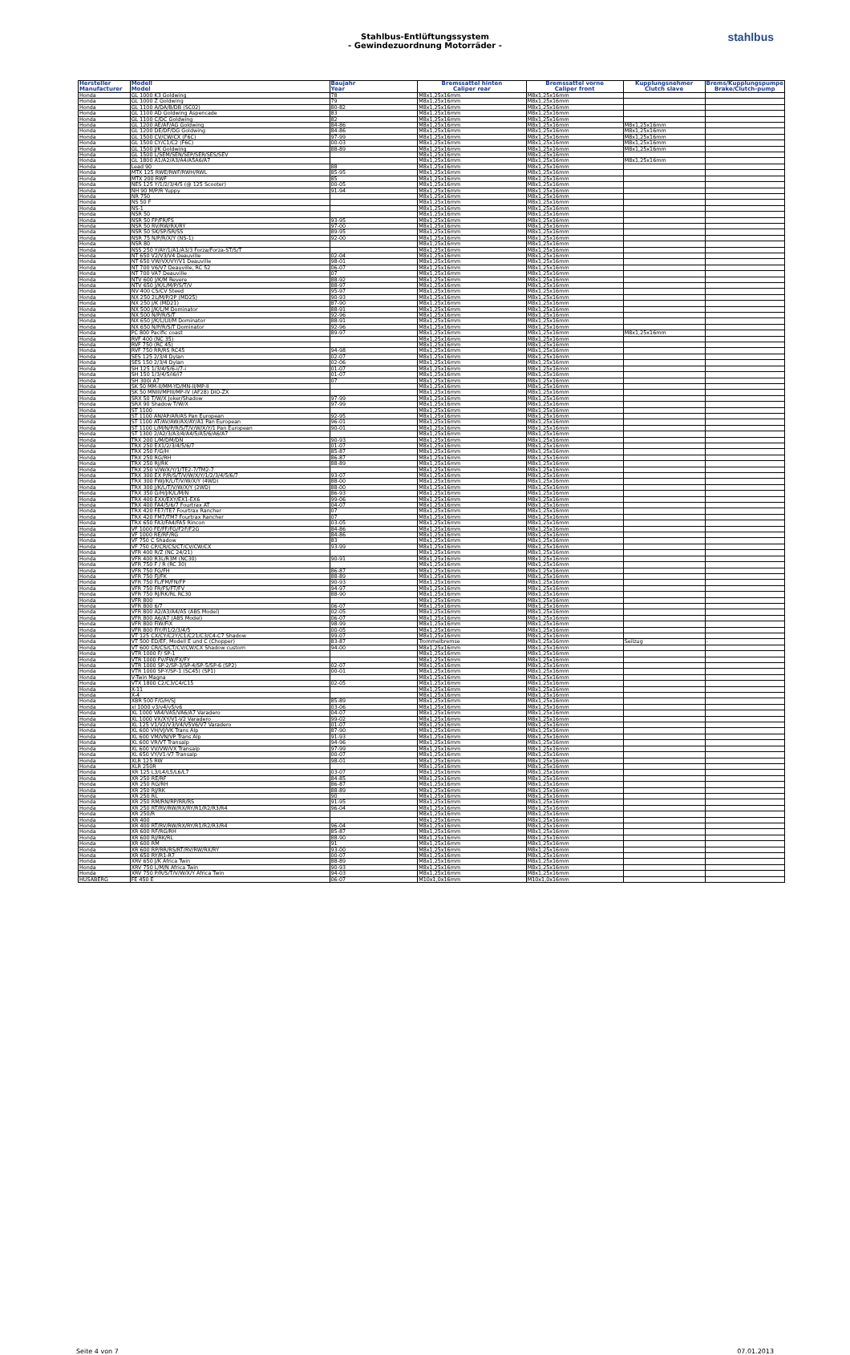Stahlbus-Entlüftungssystem
- Gewindezuordnung Motorräder -
stahlbus
| Hersteller Manufacturer | Modell Model | Baujahr Year | Bremssattel hinten Caliper rear | Bremssattel vorne Caliper front | Kupplungsnehmer Clutch slave | Brems/Kupplungspumpe Brake/Clutch-pump |
| --- | --- | --- | --- | --- | --- | --- |
| Honda | GL 1000 K3 Goldwing | 78 | M8x1,25x16mm | M8x1,25x16mm | | |
| Honda | GL 1000 Z Goldwing | 79 | M8x1,25x16mm | M8x1,25x16mm | | |
| Honda | GL 1100 A/DA/B/DB (SC02) | 80-82 | M8x1,25x16mm | M8x1,25x16mm | | |
| Honda | GL 1100 AD Goldwing Aspencade | 83 | M8x1,25x16mm | M8x1,25x16mm | | |
| Honda | GL 1100 C/DC Goldwing | 82 | M8x1,25x16mm | M8x1,25x16mm | | |
| Honda | GL 1200 AE/AF/AG Goldwing | 84-86 | M8x1,25x16mm | M8x1,25x16mm | M8x1,25x16mm | |
| Honda | GL 1200 DE/DF/DG Goldwing | 84-86 | M8x1,25x16mm | M8x1,25x16mm | M8x1,25x16mm | |
| Honda | GL 1500 CV/CW/CX (F6C) | 97-99 | M8x1,25x16mm | M8x1,25x16mm | M8x1,25x16mm | |
| Honda | GL 1500 CY/C1/C2 (F6C) | 00-03 | M8x1,25x16mm | M8x1,25x16mm | M8x1,25x16mm | |
| Honda | GL 1500 J/K Goldwing | 88-89 | M8x1,25x16mm | M8x1,25x16mm | M8x1,25x16mm | |
| Honda | GL 1500 L/SEM/SEN/SEP/SER/SES/SEV | | M8x1,25x16mm | M8x1,25x16mm | | |
| Honda | GL 1800 A1/A2/A3/A4/A5A6/A7 | | M8x1,25x16mm | M8x1,25x16mm | M8x1,25x16mm | |
| Honda | Lead 90 | 88 | M8x1,25x16mm | M8x1,25x16mm | | |
| Honda | MTX 125 RWE/RWF/RWH/RWL | 85-95 | M8x1,25x16mm | M8x1,25x16mm | | |
| Honda | MTX 200 RWF | 85 | M8x1,25x16mm | M8x1,25x16mm | | |
| Honda | NES 125 Y/1/2/3/4/5 (@ 125 Scooter) | 00-05 | M8x1,25x16mm | M8x1,25x16mm | | |
| Honda | NH 90 M/P/R Yuppy | 91-94 | M8x1,25x16mm | M8x1,25x16mm | | |
| Honda | NR 750 | | M8x1,25x16mm | M8x1,25x16mm | | |
| Honda | NS 50 F | | M8x1,25x16mm | M8x1,25x16mm | | |
| Honda | NS-1 | | M8x1,25x16mm | M8x1,25x16mm | | |
| Honda | NSR 50 | | M8x1,25x16mm | M8x1,25x16mm | | |
| Honda | NSR 50 FP/FR/FS | 93-95 | M8x1,25x16mm | M8x1,25x16mm | | |
| Honda | NSR 50 RV/RW/RX/RY | 97-00 | M8x1,25x16mm | M8x1,25x16mm | | |
| Honda | NSR 50 SK/SP/SR/SS | 89-95 | M8x1,25x16mm | M8x1,25x16mm | | |
| Honda | NSR 75 N/P/R/X/Y (NS-1) | 92-00 | M8x1,25x16mm | M8x1,25x16mm | | |
| Honda | NSR 80 | | M8x1,25x16mm | M8x1,25x16mm | | |
| Honda | NSS 250 Y/AY/1/A1/A3/3 Forza/Forza-ST/S/T | | M8x1,25x16mm | M8x1,25x16mm | | |
| Honda | NT 650 V2/V3/V4 Deauville | 02-04 | M8x1,25x16mm | M8x1,25x16mm | | |
| Honda | NT 650 VW/VX/VY/V1 Deauville | 98-01 | M8x1,25x16mm | M8x1,25x16mm | | |
| Honda | NT 700 V6/V7 Deauville, RC 52 | 06-07 | M8x1,25x16mm | M8x1,25x16mm | | |
| Honda | NT 700 VA7 Deauville | 07 | M8x1,25x16mm | M8x1,25x16mm | | |
| Honda | NTV 600 J/K/M Revere | 88-92 | M8x1,25x16mm | M8x1,25x16mm | | |
| Honda | NTV 650 J/K/L/M/P/S/T/V | 88-97 | M8x1,25x16mm | M8x1,25x16mm | | |
| Honda | NV 400 CS/CV Steed | 95-97 | M8x1,25x16mm | M8x1,25x16mm | | |
| Honda | NX 250 2L/M/P/2P (MD25) | 90-93 | M8x1,25x16mm | M8x1,25x16mm | | |
| Honda | NX 250 J/K (MD21) | 87-90 | M8x1,25x16mm | M8x1,25x16mm | | |
| Honda | NX 500 J/K/L/M Dominator | 88-91 | M8x1,25x16mm | M8x1,25x16mm | | |
| Honda | NX 500 N/P/R/S/T | 92-96 | M8x1,25x16mm | M8x1,25x16mm | | |
| Honda | NX 650 J/K/L/LII/M Dominator | 88-91 | M8x1,25x16mm | M8x1,25x16mm | | |
| Honda | NX 650 N/P/R/S/T Dominator | 92-96 | M8x1,25x16mm | M8x1,25x16mm | | |
| Honda | PC 800 Pacific coast | 89-97 | M8x1,25x16mm | M8x1,25x16mm | M8x1,25x16mm | |
| Honda | RVF 400 (NC 35) | | M8x1,25x16mm | M8x1,25x16mm | | |
| Honda | RVF 750 (RC 45) | | M8x1,25x16mm | M8x1,25x16mm | | |
| Honda | RVF 750 RR/RS RC45 | 94-98 | M8x1,25x16mm | M8x1,25x16mm | | |
| Honda | SES 125 2/3/4 Dylan | 02-07 | M8x1,25x16mm | M8x1,25x16mm | | |
| Honda | SES 150 2/3/4 Dylan | 02-06 | M8x1,25x16mm | M8x1,25x16mm | | |
| Honda | SH 125 1/3/4/5/6-i/7-i | 01-07 | M8x1,25x16mm | M8x1,25x16mm | | |
| Honda | SH 150 1/3/4/5/i6/i7 | 01-07 | M8x1,25x16mm | M8x1,25x16mm | | |
| Honda | SH 300i A7 | 07 | M8x1,25x16mm | M8x1,25x16mm | | |
| Honda | SK 50 MM-II/MM-YD/MN-II/MP-II | | M8x1,25x16mm | M8x1,25x16mm | | |
| Honda | SK 50 MNIII/MPIII/MP-IV (AF28) DIO-ZX | | M8x1,25x16mm | M8x1,25x16mm | | |
| Honda | SRX 50 T/W/X Joker/Shadow | 97-99 | M8x1,25x16mm | M8x1,25x16mm | | |
| Honda | SRX 90 Shadow T/W/X | 97-99 | M8x1,25x16mm | M8x1,25x16mm | | |
| Honda | ST 1100 | | M8x1,25x16mm | M8x1,25x16mm | | |
| Honda | ST 1100 AN/AP/AR/AS Pan European | 92-95 | M8x1,25x16mm | M8x1,25x16mm | | |
| Honda | ST 1100 AT/AV/AW/AX/AY/A1 Pan European | 96-01 | M8x1,25x16mm | M8x1,25x16mm | | |
| Honda | ST 1100 L/M/N/P/R/S/T/V/W/X/Y/1 Pan European | 90-01 | M8x1,25x16mm | M8x1,25x16mm | | |
| Honda | ST 1300 2/A2/3/A3/4/A4/5/A5/6/A6/A7 | | M8x1,25x16mm | M8x1,25x16mm | | |
| Honda | TRX 200 L/M/DM/DN | 90-93 | M8x1,25x16mm | M8x1,25x16mm | | |
| Honda | TRX 250 EX1/2/3/4/5/6/7 | 01-07 | M8x1,25x16mm | M8x1,25x16mm | | |
| Honda | TRX 250 F/G/H | 85-87 | M8x1,25x16mm | M8x1,25x16mm | | |
| Honda | TRX 250 RG/RH | 86-87 | M8x1,25x16mm | M8x1,25x16mm | | |
| Honda | TRX 250 RJ/RK | 88-89 | M8x1,25x16mm | M8x1,25x16mm | | |
| Honda | TRX 250 V/W/X/Y/1/TE2-7/TM2-7 | | M8x1,25x16mm | M8x1,25x16mm | | |
| Honda | TRX 300 EX P/R/S/T/V/W/X/Y/1/2/3/4/5/6/7 | 93-07 | M8x1,25x16mm | M8x1,25x16mm | | |
| Honda | TRX 300 FWJ/K/L/T/V/W/X/Y (4WD) | 88-00 | M8x1,25x16mm | M8x1,25x16mm | | |
| Honda | TRX 300 J/K/L/T/V/W/X/Y (2WD) | 88-00 | M8x1,25x16mm | M8x1,25x16mm | | |
| Honda | TRX 350 G/H/J/K/L/M/N | 86-93 | M8x1,25x16mm | M8x1,25x16mm | | |
| Honda | TRX 400 EXX/EXY/EX1-EX6 | 99-06 | M8x1,25x16mm | M8x1,25x16mm | | |
| Honda | TRX 400 FA4/5/6/7 Fourtrax AT | 04-07 | M8x1,25x16mm | M8x1,25x16mm | | |
| Honda | TRX 420 FE7/TE7 Fourtrax Rancher | 07 | M8x1,25x16mm | M8x1,25x16mm | | |
| Honda | TRX 420 FM7/TM7 Fourtrax Rancher | 07 | M8x1,25x16mm | M8x1,25x16mm | | |
| Honda | TRX 650 FA3/FA4/FA5 Rincon | 03-05 | M8x1,25x16mm | M8x1,25x16mm | | |
| Honda | VF 1000 FE/FF/FG/F2F/F2G | 84-86 | M8x1,25x16mm | M8x1,25x16mm | | |
| Honda | VF 1000 RE/RF/RG | 84-86 | M8x1,25x16mm | M8x1,25x16mm | | |
| Honda | VF 750 C Shadow | 83 | M8x1,25x16mm | M8x1,25x16mm | | |
| Honda | VF 750 CP/CR/CS/CT/CV/CW/CX | 93-99 | M8x1,25x16mm | M8x1,25x16mm | | |
| Honda | VFR 400 R/Z (NC 24/21) | | M8x1,25x16mm | M8x1,25x16mm | | |
| Honda | VFR 400 R3L/R3M (NC30) | 90-91 | M8x1,25x16mm | M8x1,25x16mm | | |
| Honda | VFR 750 F / R (RC 30) | | M8x1,25x16mm | M8x1,25x16mm | | |
| Honda | VFR 750 FG/FH | 86-87 | M8x1,25x16mm | M8x1,25x16mm | | |
| Honda | VFR 750 FJ/FK | 88-89 | M8x1,25x16mm | M8x1,25x16mm | | |
| Honda | VFR 750 FL/FM/FN/FP | 90-93 | M8x1,25x16mm | M8x1,25x16mm | | |
| Honda | VFR 750 FR/FS/FT/FV | 94-97 | M8x1,25x16mm | M8x1,25x16mm | | |
| Honda | VFR 750 RJ/RK/RL RC30 | 88-90 | M8x1,25x16mm | M8x1,25x16mm | | |
| Honda | VFR 800 | | M8x1,25x16mm | M8x1,25x16mm | | |
| Honda | VFR 800 6/7 | 06-07 | M8x1,25x16mm | M8x1,25x16mm | | |
| Honda | VFR 800 A2/A3/A4/A5 (ABS Model) | 02-05 | M8x1,25x16mm | M8x1,25x16mm | | |
| Honda | VFR 800 A6/A7 (ABS Model) | 06-07 | M8x1,25x16mm | M8x1,25x16mm | | |
| Honda | VFR 800 FiW/FiX | 98-99 | M8x1,25x16mm | M8x1,25x16mm | | |
| Honda | VFR 800 FiY/Fi1/2/3/4/5 | 00-05 | M8x1,25x16mm | M8x1,25x16mm | | |
| Honda | VT 125 CX/CY/C2Y/C1/C21/C3/C4-C7 Shadow | 99-07 | M8x1,25x16mm | M8x1,25x16mm | | |
| Honda | VT 500 ED/EF, Modell E und C (Chopper) | 83-87 | Trommelbremse | M8x1,25x16mm | Seilzug | - |
| Honda | VT 600 CR/CS/CT/CV/CW/CX Shadow custom | 94-00 | M8x1,25x16mm | M8x1,25x16mm | | |
| Honda | VTR 1000 F/ SP-1 | | M8x1,25x16mm | M8x1,25x16mm | | |
| Honda | VTR 1000 FV/FW/FX/FY | | M8x1,25x16mm | M8x1,25x16mm | | |
| Honda | VTR 1000 SP-2/SP-3/SP-4/SP-5/SP-6 (SP2) | 02-07 | M8x1,25x16mm | M8x1,25x16mm | | |
| Honda | VTR 1000 SP-Y/SP-1 (SC45) (SP1) | 00-01 | M8x1,25x16mm | M8x1,25x16mm | | |
| Honda | V-Twin Magna | | M8x1,25x16mm | M8x1,25x16mm | | |
| Honda | VTX 1800 C2/C3/C4/C15 | 02-05 | M8x1,25x16mm | M8x1,25x16mm | | |
| Honda | X-11 | | M8x1,25x16mm | M8x1,25x16mm | | |
| Honda | X-4 | | M8x1,25x16mm | M8x1,25x16mm | | |
| Honda | XBR 500 F/G/H/SJ | 85-89 | M8x1,25x16mm | M8x1,25x16mm | | |
| Honda | xl 1000 v3/v4/v5/v6 | 03-06 | M8x1,25x16mm | M8x1,25x16mm | | |
| Honda | XL 1000 VA4/VA5/VA6/A7 Varadero | 04-07 | M8x1,25x16mm | M8x1,25x16mm | | |
| Honda | XL 1000 VX/XY/V1-V2 Varadero | 99-02 | M8x1,25x16mm | M8x1,25x16mm | | |
| Honda | XL 125 V1/V2/V3/V4/V5V6/V7 Varadero | 01-07 | M8x1,25x16mm | M8x1,25x16mm | | |
| Honda | XL 600 VH/VJ/VK Trans Alp | 87-90 | M8x1,25x16mm | M8x1,25x16mm | | |
| Honda | XL 600 VM/VN/VP Trans Alp | 91-93 | M8x1,25x16mm | M8x1,25x16mm | | |
| Honda | XL 600 VR/VT Transalp | 94-96 | M8x1,25x16mm | M8x1,25x16mm | | |
| Honda | XL 600 VV/VW/VX Transalp | 97-99 | M8x1,25x16mm | M8x1,25x16mm | | |
| Honda | XL 650 VY/V1-V7 Transalp | 00-07 | M8x1,25x16mm | M8x1,25x16mm | | |
| Honda | XLR 125 RW | 98-01 | M8x1,25x16mm | M8x1,25x16mm | | |
| Honda | XLR 250R | | M8x1,25x16mm | M8x1,25x16mm | | |
| Honda | XR 125 L3/L4/L5/L6/L7 | 03-07 | M8x1,25x16mm | M8x1,25x16mm | | |
| Honda | XR 250 RE/RF | 84-85 | M8x1,25x16mm | M8x1,25x16mm | | |
| Honda | XR 250 RG/RH | 86-87 | M8x1,25x16mm | M8x1,25x16mm | | |
| Honda | XR 250 RJ/RK | 88-89 | M8x1,25x16mm | M8x1,25x16mm | | |
| Honda | XR 250 RL | 90 | M8x1,25x16mm | M8x1,25x16mm | | |
| Honda | XR 250 RM/RN/RP/RR/RS | 91-95 | M8x1,25x16mm | M8x1,25x16mm | | |
| Honda | XR 250 RT/RV/RW/RX/RY/R1/R2/R3/R4 | 96-04 | M8x1,25x16mm | M8x1,25x16mm | | |
| Honda | XR 250/R | | M8x1,25x16mm | M8x1,25x16mm | | |
| Honda | XR 400 | | M8x1,25x16mm | M8x1,25x16mm | | |
| Honda | XR 400 RT/RV/RW/RX/RY/R1/R2/R3/R4 | 96-04 | M8x1,25x16mm | M8x1,25x16mm | | |
| Honda | XR 600 RF/RG/RH | 85-87 | M8x1,25x16mm | M8x1,25x16mm | | |
| Honda | XR 600 RJ/RK/RL | 88-90 | M8x1,25x16mm | M8x1,25x16mm | | |
| Honda | XR 600 RM | 91 | M8x1,25x16mm | M8x1,25x16mm | | |
| Honda | XR 600 RP/RR/RS/RT/RV/RW/RX/RY | 93-00 | M8x1,25x16mm | M8x1,25x16mm | | |
| Honda | XR 650 RY/R1-R7 | 00-07 | M8x1,25x16mm | M8x1,25x16mm | | |
| Honda | XRV 650 J/K Africa Twin | 88-89 | M8x1,25x16mm | M8x1,25x16mm | | |
| Honda | XRV 750 L/M/N Africa Twin | 90-93 | M8x1,25x16mm | M8x1,25x16mm | | |
| Honda | XRV 750 P/R/S/T/V/W/X/Y Africa Twin | 94-03 | M8x1,25x16mm | M8x1,25x16mm | | |
| HUSABERG | FE 450 E | 06-07 | M10x1,0x16mm | M10x1,0x16mm | | |
Seite 4 von 7 07.01.2013